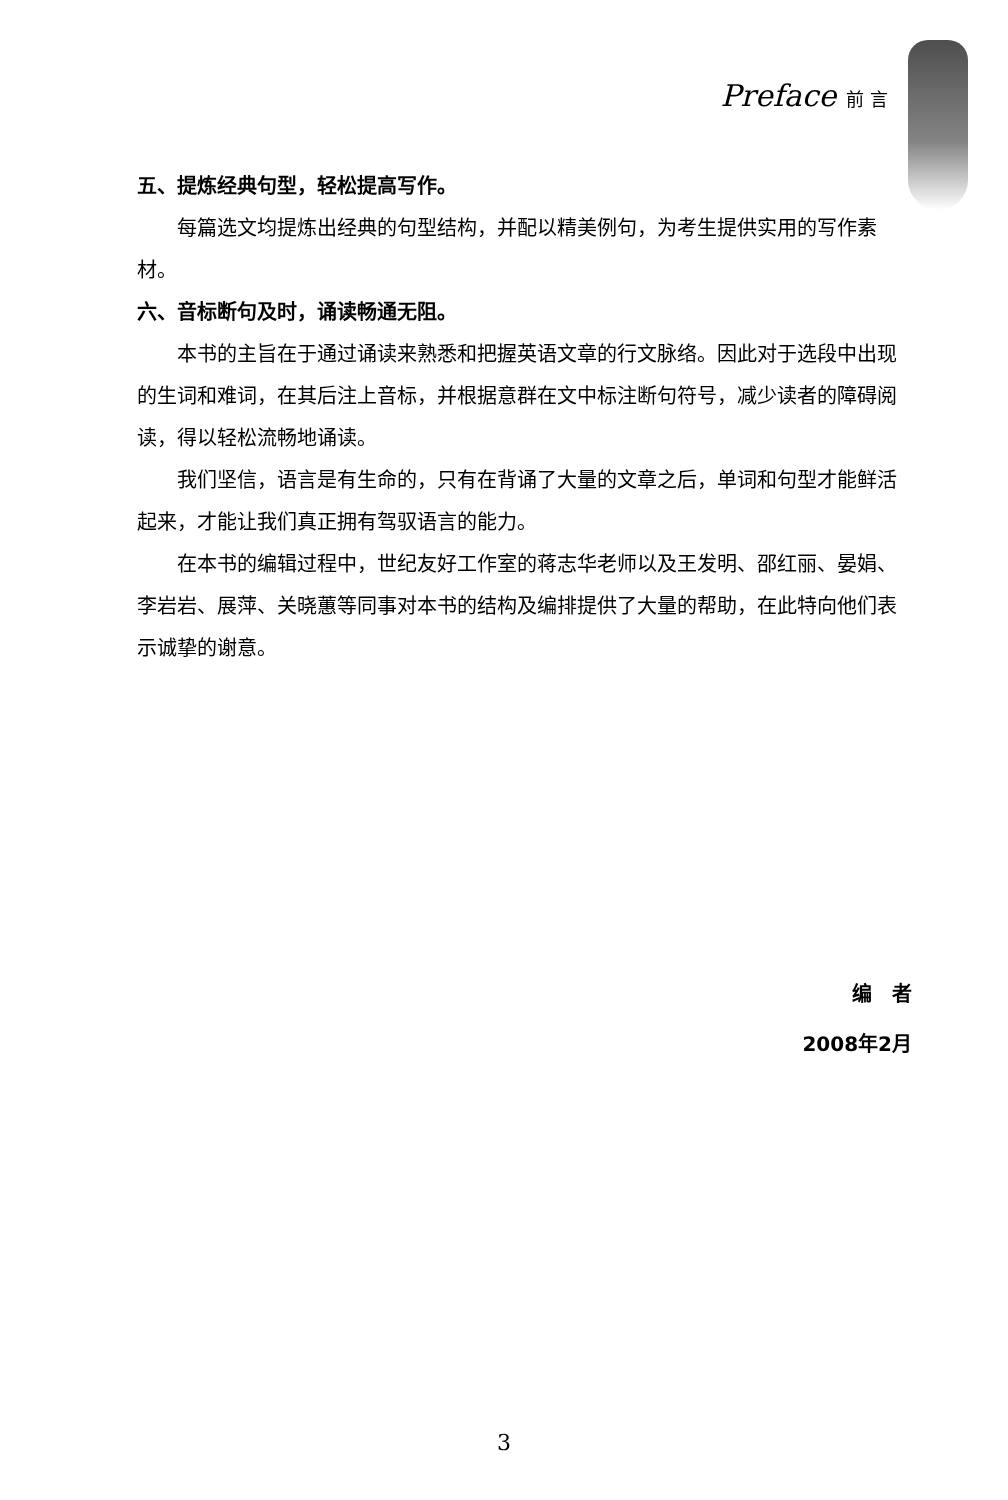Preface 前 言
五、提炼经典句型，轻松提高写作。
每篇选文均提炼出经典的句型结构，并配以精美例句，为考生提供实用的写作素材。
六、音标断句及时，诵读畅通无阻。
本书的主旨在于通过诵读来熟悉和把握英语文章的行文脉络。因此对于选段中出现的生词和难词，在其后注上音标，并根据意群在文中标注断句符号，减少读者的障碍阅读，得以轻松流畅地诵读。
我们坚信，语言是有生命的，只有在背诵了大量的文章之后，单词和句型才能鲜活起来，才能让我们真正拥有驾驭语言的能力。
在本书的编辑过程中，世纪友好工作室的蒋志华老师以及王发明、邵红丽、晏娟、李岩岩、展萍、关晓蕙等同事对本书的结构及编排提供了大量的帮助，在此特向他们表示诚挚的谢意。
编　者
2008年2月
3